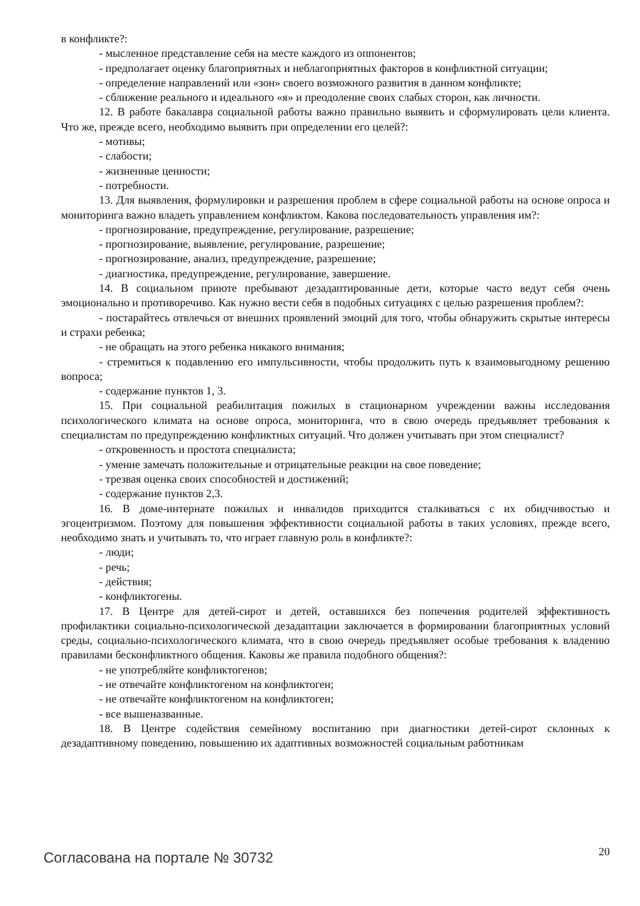в конфликте?:
- мысленное представление себя на месте каждого из оппонентов;
- предполагает оценку благоприятных и неблагоприятных факторов в конфликтной ситуации;
- определение направлений или «зон» своего возможного развития в данном конфликте;
- сближение реального и идеального «я» и преодоление своих слабых сторон, как личности.
12. В работе бакалавра социальной работы важно правильно выявить и сформулировать цели клиента. Что же, прежде всего, необходимо выявить при определении его целей?:
- мотивы;
- слабости;
- жизненные ценности;
- потребности.
13. Для выявления, формулировки и разрешения проблем в сфере социальной работы на основе опроса и мониторинга важно владеть управлением конфликтом. Какова последовательность управления им?:
- прогнозирование, предупреждение, регулирование, разрешение;
- прогнозирование, выявление, регулирование, разрешение;
- прогнозирование, анализ, предупреждение, разрешение;
- диагностика, предупреждение, регулирование, завершение.
14. В социальном приюте пребывают дезадаптированные дети, которые часто ведут себя очень эмоционально и противоречиво. Как нужно вести себя в подобных ситуациях с целью разрешения проблем?:
- постарайтесь отвлечься от внешних проявлений эмоций для того, чтобы обнаружить скрытые интересы и страхи ребенка;
- не обращать на этого ребенка никакого внимания;
- стремиться к подавлению его импульсивности, чтобы продолжить путь к взаимовыгодному решению вопроса;
- содержание пунктов 1, 3.
15. При социальной реабилитация пожилых в стационарном учреждении важны исследования психологического климата на основе опроса, мониторинга, что в свою очередь предъявляет требования к специалистам по предупреждению конфликтных ситуаций. Что должен учитывать при этом специалист?
- откровенность и простота специалиста;
- умение замечать положительные и отрицательные реакции на свое поведение;
- трезвая оценка своих способностей и достижений;
- содержание пунктов 2,3.
16. В доме-интернате пожилых и инвалидов приходится сталкиваться с их обидчивостью и эгоцентризмом. Поэтому для повышения эффективности социальной работы в таких условиях, прежде всего, необходимо знать и учитывать то, что играет главную роль в конфликте?:
- люди;
- речь;
- действия;
- конфликтогены.
17. В Центре для детей-сирот и детей, оставшихся без попечения родителей эффективность профилактики социально-психологической дезадаптации заключается в формировании благоприятных условий среды, социально-психологического климата, что в свою очередь предъявляет особые требования к владению правилами бесконфликтного общения. Каковы же правила подобного общения?:
- не употребляйте конфликтогенов;
- не отвечайте конфликтогеном на конфликтоген;
- не отвечайте конфликтогеном на конфликтоген;
- все вышеназванные.
18. В Центре содействия семейному воспитанию при диагностики детей-сирот склонных к дезадаптивному поведению, повышению их адаптивных возможностей социальным работникам
Согласована на портале № 30732 20